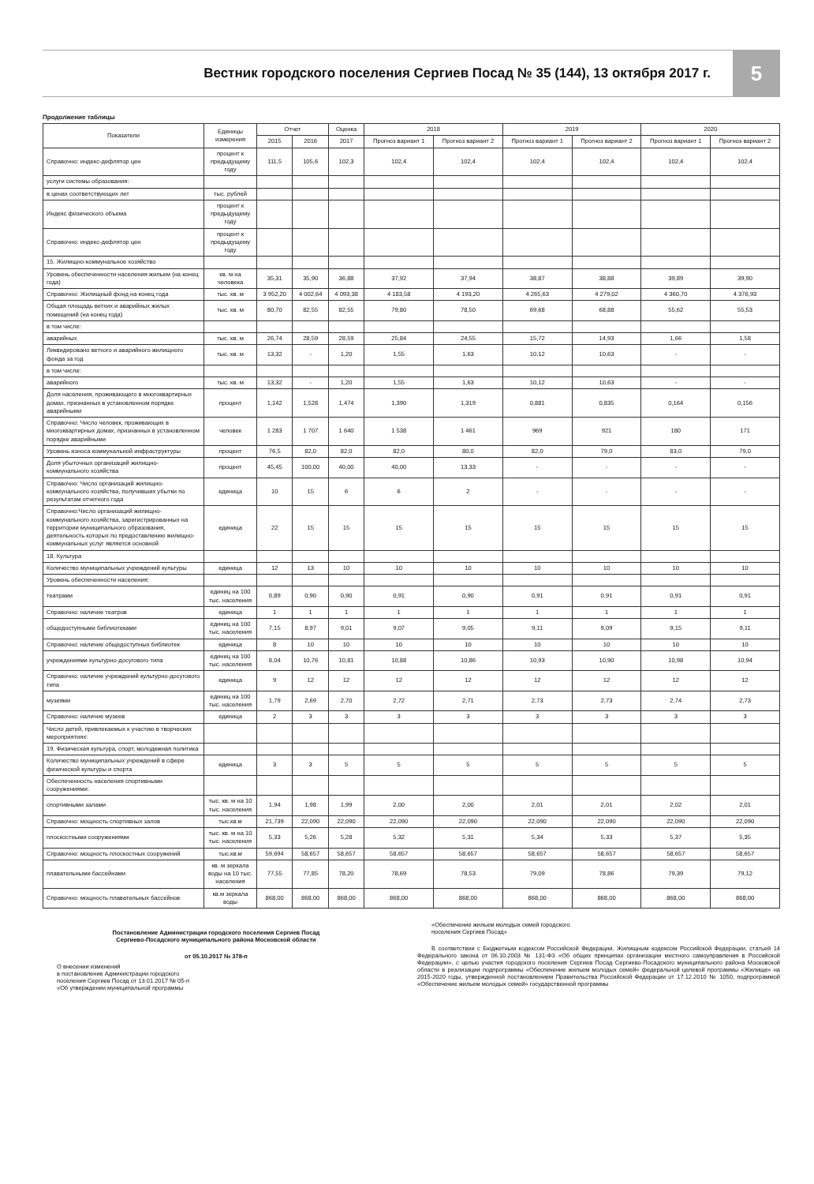Вестник городского поселения Сергиев Посад № 35 (144), 13 октября 2017 г.
5
Продолжение таблицы
| Показатели | Единицы измерения | Отчет | | Оценка | 2018 | | 2019 | | 2020 | |
| --- | --- | --- | --- | --- | --- | --- | --- | --- | --- | --- |
| | | 2015 | 2016 | 2017 | Прогноз вариант 1 | Прогноз вариант 2 | Прогноз вариант 1 | Прогноз вариант 2 | Прогноз вариант 1 | Прогноз вариант 2 |
| Справочно: индекс-дефлятор цен | процент к предыдущему году | 111,5 | 105,6 | 102,3 | 102,4 | 102,4 | 102,4 | 102,4 | 102,4 | 102,4 |
| услуги системы образования: | | | | | | | | | | |
| в ценах соответствующих лет | тыс. рублей | | | | | | | | | |
| Индекс физического объема | процент к предыдущему году | | | | | | | | | |
| Справочно: индекс-дефлятор цен | процент к предыдущему году | | | | | | | | | |
| 15. Жилищно-коммунальное хозяйство | | | | | | | | | | |
| Уровень обеспеченности населения жильем (на конец года) | кв. м на человека | 35,31 | 35,90 | 36,88 | 37,92 | 37,94 | 38,87 | 38,88 | 39,89 | 39,90 |
| Справочно: Жилищный фонд на конец года | тыс. кв. м | 3 952,20 | 4 002,64 | 4 093,38 | 4 183,58 | 4 193,20 | 4 265,63 | 4 279,02 | 4 360,70 | 4 376,93 |
| Общая площадь ветхих и аварийных жилых помещений (на конец года) | тыс. кв. м | 80,70 | 82,55 | 82,55 | 79,80 | 78,50 | 69,68 | 68,88 | 55,62 | 55,53 |
| в том числе: | | | | | | | | | | |
| аварийных | тыс. кв. м | 26,74 | 28,59 | 28,59 | 25,84 | 24,55 | 15,72 | 14,93 | 1,66 | 1,58 |
| Ликвидировано ветхого и аварийного жилищного фонда за год | тыс. кв. м | 13,32 | - | 1,20 | 1,55 | 1,63 | 10,12 | 10,63 | - | - |
| в том числе: | | | | | | | | | | |
| аварийного | тыс. кв. м | 13,32 | - | 1,20 | 1,55 | 1,63 | 10,12 | 10,63 | - | - |
| Доля населения, проживающего в многоквартирных домах, признанных в установленном порядке аварийными | процент | 1,142 | 1,528 | 1,474 | 1,390 | 1,319 | 0,881 | 0,835 | 0,164 | 0,156 |
| Справочно: Число человек, проживающих в многоквартирных домах, признанных в установленном порядке аварийными | человек | 1 283 | 1 707 | 1 640 | 1 538 | 1 461 | 969 | 921 | 180 | 171 |
| Уровень износа коммунальной инфраструктуры | процент | 76,5 | 82,0 | 82,0 | 82,0 | 80,0 | 82,0 | 79,0 | 83,0 | 79,0 |
| Доля убыточных организаций жилищно-коммунального хозяйства | процент | 45,45 | 100,00 | 40,00 | 40,00 | 13,33 | - | - | - | - |
| Справочно: Число организаций жилищно-коммунального хозяйства, получивших убытки по результатам отчетного года | единица | 10 | 15 | 6 | 6 | 2 | - | - | - | - |
| Справочно:Число организаций жилищно-коммунального хозяйства, зарегистрированных на территории муниципального образования, деятельность которых по предоставлению жилищно-коммунальных услуг является основной | единица | 22 | 15 | 15 | 15 | 15 | 15 | 15 | 15 | 15 |
| 18. Культура | | | | | | | | | | |
| Количество муниципальных учреждений культуры | единица | 12 | 13 | 10 | 10 | 10 | 10 | 10 | 10 | 10 |
| Уровень обеспеченности населения: | | | | | | | | | | |
| театрами | единиц на 100 тыс. населения | 0,89 | 0,90 | 0,90 | 0,91 | 0,90 | 0,91 | 0,91 | 0,91 | 0,91 |
| Справочно: наличие театров | единица | 1 | 1 | 1 | 1 | 1 | 1 | 1 | 1 | 1 |
| общедоступными библиотеками | единиц на 100 тыс. населения | 7,15 | 8,97 | 9,01 | 9,07 | 9,05 | 9,11 | 9,09 | 9,15 | 9,11 |
| Справочно: наличие общедоступных библиотек | единица | 8 | 10 | 10 | 10 | 10 | 10 | 10 | 10 | 10 |
| учреждениями культурно-досугового типа | единиц на 100 тыс. населения | 8,04 | 10,76 | 10,81 | 10,88 | 10,86 | 10,93 | 10,90 | 10,98 | 10,94 |
| Справочно: наличие учреждений культурно-досугового типа | единица | 9 | 12 | 12 | 12 | 12 | 12 | 12 | 12 | 12 |
| музеями | единиц на 100 тыс. населения | 1,79 | 2,69 | 2,70 | 2,72 | 2,71 | 2,73 | 2,73 | 2,74 | 2,73 |
| Справочно: наличие музеев | единица | 2 | 3 | 3 | 3 | 3 | 3 | 3 | 3 | 3 |
| Число детей, привлекаемых к участию в творческих мероприятиях: | | | | | | | | | | |
| 19. Физическая культура, спорт, молодежная политика | | | | | | | | | | |
| Количество муниципальных учреждений в сфере физической культуры и спорта | единица | 3 | 3 | 5 | 5 | 5 | 5 | 5 | 5 | 5 |
| Обеспеченность населения спортивными сооружениями: | | | | | | | | | | |
| спортивными залами | тыс. кв. м на 10 тыс. населения | 1,94 | 1,98 | 1,99 | 2,00 | 2,00 | 2,01 | 2,01 | 2,02 | 2,01 |
| Справочно: мощность спортивных залов | тыс.кв.м | 21,739 | 22,090 | 22,090 | 22,090 | 22,090 | 22,090 | 22,090 | 22,090 | 22,090 |
| плоскостными сооружениями | тыс. кв. м на 10 тыс. населения | 5,33 | 5,26 | 5,28 | 5,32 | 5,31 | 5,34 | 5,33 | 5,37 | 5,35 |
| Справочно: мощность плоскостных сооружений | тыс.кв.м | 59,694 | 58,657 | 58,657 | 58,657 | 58,657 | 58,657 | 58,657 | 58,657 | 58,657 |
| плавательными бассейнами | кв. м зеркала воды на 10 тыс. населения | 77,55 | 77,85 | 78,20 | 78,69 | 78,53 | 79,09 | 78,86 | 79,39 | 79,12 |
| Справочно: мощность плавательных бассейнов | кв.м зеркала воды | 868,00 | 868,00 | 868,00 | 868,00 | 868,00 | 868,00 | 868,00 | 868,00 | 868,00 |
Постановление Администрации городского поселения Сергиев Посад
Сергиево-Посадского муниципального района Московской области
от 05.10.2017 № 378-п
О внесении изменений
в постановление Администрации городского
поселения Сергиев Посад от 13.01.2017 № 05-п
«Об утверждении муниципальной программы
«Обеспечение жильем молодых семей городского
поселения Сергиев Посад»
В соответствии с Бюджетным кодексом Российской Федерации, Жилищным кодексом Российской Федерации, статьей 14 Федерального закона от 06.10.2003 № 131-ФЗ «Об общих принципах организации местного самоуправления в Российской Федерации», с целью участия городского поселения Сергиев Посад Сергиево-Посадского муниципального района Московской области в реализации подпрограммы «Обеспечение жильем молодых семей» федеральной целевой программы «Жилище» на 2015-2020 годы, утвержденной постановлением Правительства Российской Федерации от 17.12.2010 № 1050, подпрограммой «Обеспечение жильем молодых семей» государственной программы